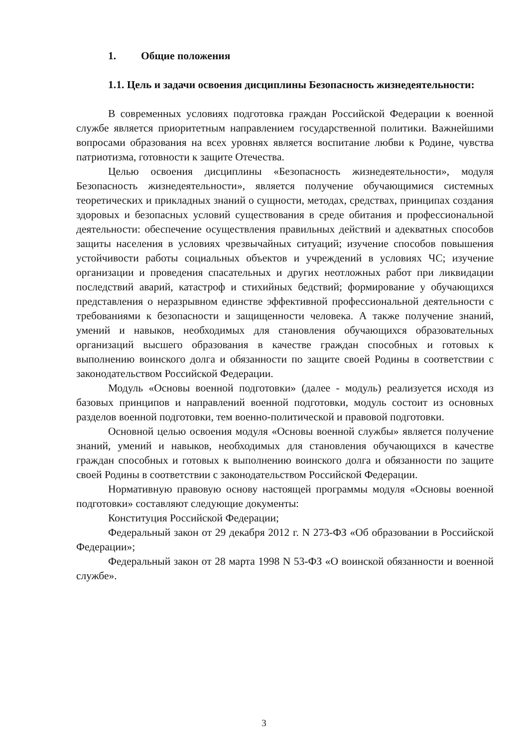1. Общие положения
1.1. Цель и задачи освоения дисциплины Безопасность жизнедеятельности:
В современных условиях подготовка граждан Российской Федерации к военной службе является приоритетным направлением государственной политики. Важнейшими вопросами образования на всех уровнях является воспитание любви к Родине, чувства патриотизма, готовности к защите Отечества.
Целью освоения дисциплины «Безопасность жизнедеятельности», модуля Безопасность жизнедеятельности», является получение обучающимися системных теоретических и прикладных знаний о сущности, методах, средствах, принципах создания здоровых и безопасных условий существования в среде обитания и профессиональной деятельности: обеспечение осуществления правильных действий и адекватных способов защиты населения в условиях чрезвычайных ситуаций; изучение способов повышения устойчивости работы социальных объектов и учреждений в условиях ЧС; изучение организации и проведения спасательных и других неотложных работ при ликвидации последствий аварий, катастроф и стихийных бедствий; формирование у обучающихся представления о неразрывном единстве эффективной профессиональной деятельности с требованиями к безопасности и защищенности человека. А также получение знаний, умений и навыков, необходимых для становления обучающихся образовательных организаций высшего образования в качестве граждан способных и готовых к выполнению воинского долга и обязанности по защите своей Родины в соответствии с законодательством Российской Федерации.
Модуль «Основы военной подготовки» (далее - модуль) реализуется исходя из базовых принципов и направлений военной подготовки, модуль состоит из основных разделов военной подготовки, тем военно-политической и правовой подготовки.
Основной целью освоения модуля «Основы военной службы» является получение знаний, умений и навыков, необходимых для становления обучающихся в качестве граждан способных и готовых к выполнению воинского долга и обязанности по защите своей Родины в соответствии с законодательством Российской Федерации.
Нормативную правовую основу настоящей программы модуля «Основы военной подготовки» составляют следующие документы:
Конституция Российской Федерации;
Федеральный закон от 29 декабря 2012 г. N 273-ФЗ «Об образовании в Российской Федерации»;
Федеральный закон от 28 марта 1998 N 53-ФЗ «О воинской обязанности и военной службе».
3